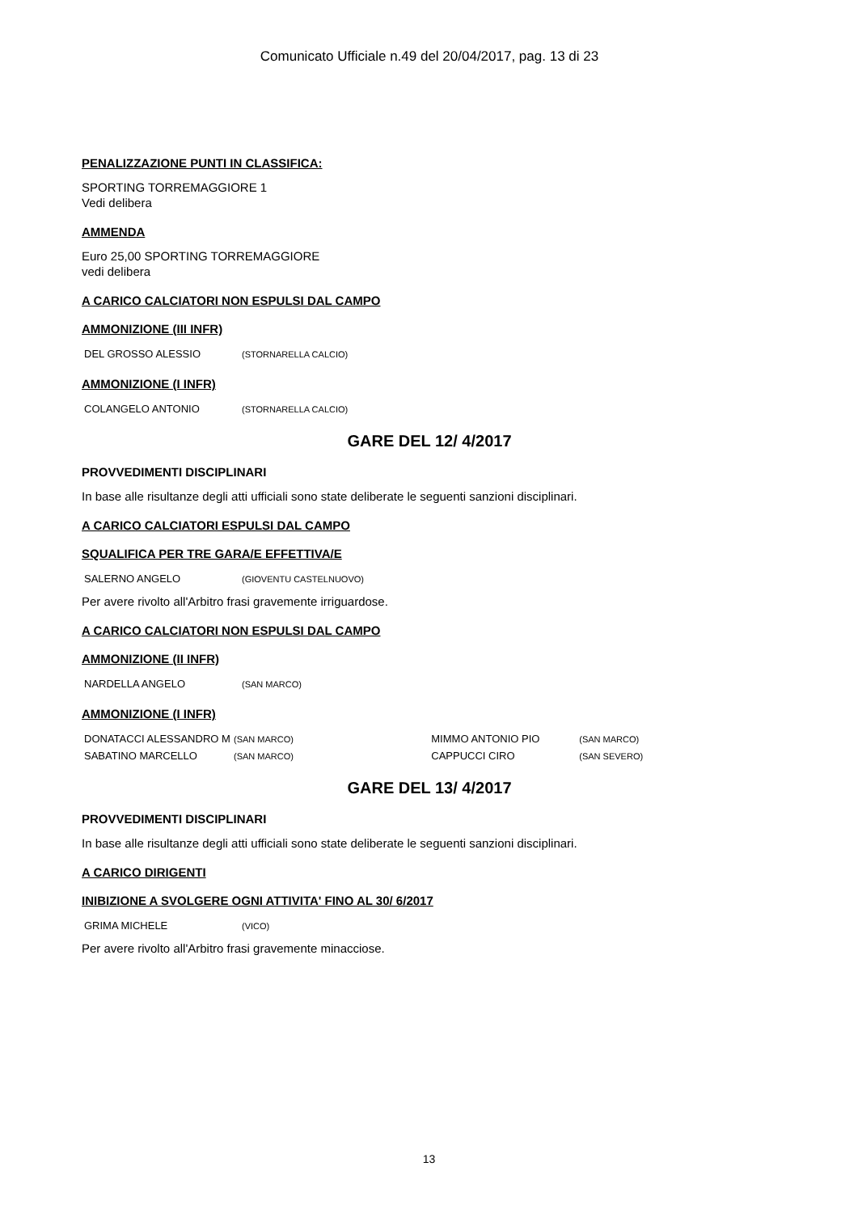Comunicato Ufficiale n.49 del 20/04/2017, pag. 13 di 23
PENALIZZAZIONE PUNTI IN CLASSIFICA:
SPORTING TORREMAGGIORE 1
Vedi delibera
AMMENDA
Euro 25,00 SPORTING TORREMAGGIORE
vedi delibera
A CARICO CALCIATORI NON ESPULSI DAL CAMPO
AMMONIZIONE (III INFR)
| DEL GROSSO ALESSIO | (STORNARELLA CALCIO) |
AMMONIZIONE (I INFR)
| COLANGELO ANTONIO | (STORNARELLA CALCIO) |
GARE DEL 12/ 4/2017
PROVVEDIMENTI DISCIPLINARI
In base alle risultanze degli atti ufficiali sono state deliberate le seguenti sanzioni disciplinari.
A CARICO CALCIATORI ESPULSI DAL CAMPO
SQUALIFICA PER TRE GARA/E EFFETTIVA/E
| SALERNO ANGELO | (GIOVENTU CASTELNUOVO) |
Per avere rivolto all'Arbitro frasi gravemente irriguardose.
A CARICO CALCIATORI NON ESPULSI DAL CAMPO
AMMONIZIONE (II INFR)
| NARDELLA ANGELO | (SAN MARCO) |
AMMONIZIONE (I INFR)
| DONATACCI ALESSANDRO M | (SAN MARCO) | MIMMO ANTONIO PIO | (SAN MARCO) |
| SABATINO MARCELLO | (SAN MARCO) | CAPPUCCI CIRO | (SAN SEVERO) |
GARE DEL 13/ 4/2017
PROVVEDIMENTI DISCIPLINARI
In base alle risultanze degli atti ufficiali sono state deliberate le seguenti sanzioni disciplinari.
A CARICO DIRIGENTI
INIBIZIONE A SVOLGERE OGNI ATTIVITA' FINO AL 30/ 6/2017
| GRIMA MICHELE | (VICO) |
Per avere rivolto all'Arbitro frasi gravemente minacciose.
13